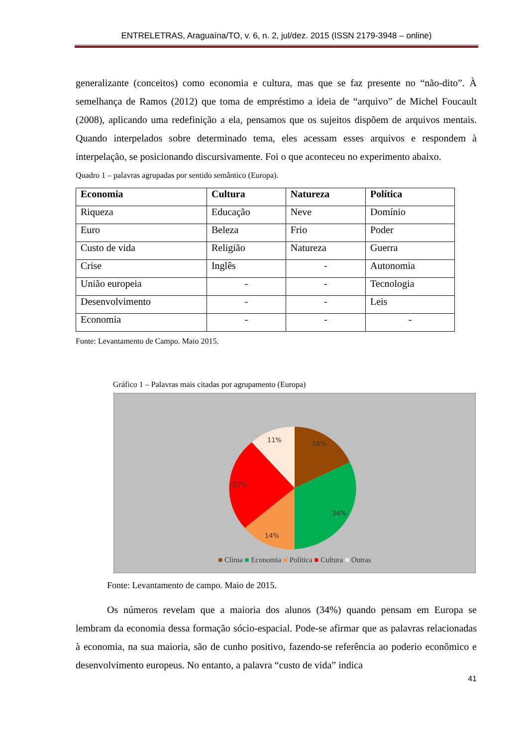ENTRELETRAS, Araguaína/TO, v. 6, n. 2, jul/dez. 2015 (ISSN 2179-3948 – online)
generalizante (conceitos) como economia e cultura, mas que se faz presente no “não-dito”. À semelhança de Ramos (2012) que toma de empréstimo a ideia de “arquivo” de Michel Foucault (2008), aplicando uma redefinição a ela, pensamos que os sujeitos dispõem de arquivos mentais. Quando interpelados sobre determinado tema, eles acessam esses arquivos e respondem à interpelação, se posicionando discursivamente. Foi o que aconteceu no experimento abaixo.
Quadro 1 – palavras agrupadas por sentido semântico (Europa).
| Economia | Cultura | Natureza | Política |
| --- | --- | --- | --- |
| Riqueza | Educação | Neve | Domínio |
| Euro | Beleza | Frio | Poder |
| Custo de vida | Religião | Natureza | Guerra |
| Crise | Inglês | - | Autonomia |
| União europeia | - | - | Tecnologia |
| Desenvolvimento | - | - | Leis |
| Economia | - | - | - |
Fonte: Levantamento de Campo. Maio 2015.
Gráfico 1 – Palavras mais citadas por agrupamento (Europa)
16%
34%
14%
25%
11%
■ Clima ■ Economia ■ Política ■ Cultura ■ Outras
Fonte: Levantamento de campo. Maio de 2015.
Os números revelam que a maioria dos alunos (34%) quando pensam em Europa se lembram da economia dessa formação sócio-espacial. Pode-se afirmar que as palavras relacionadas à economia, na sua maioria, são de cunho positivo, fazendo-se referência ao poderio econômico e desenvolvimento europeus. No entanto, a palavra “custo de vida” indica
41